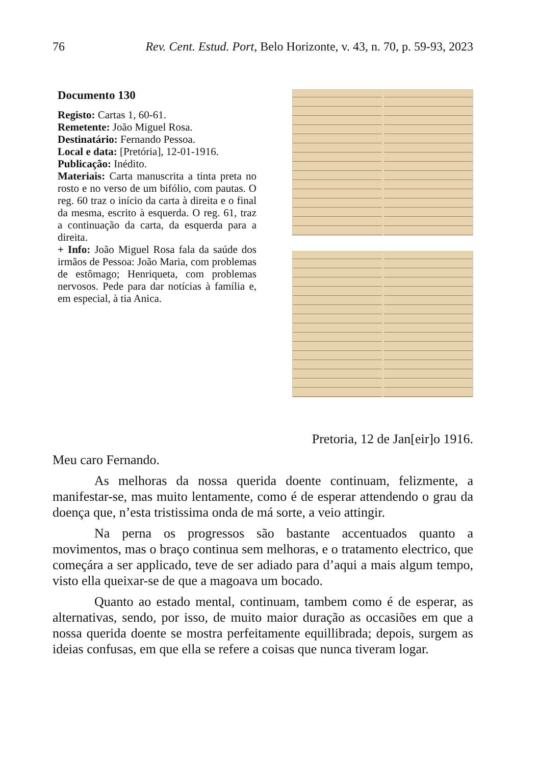76 Rev. Cent. Estud. Port, Belo Horizonte, v. 43, n. 70, p. 59-93, 2023
Documento 130
Registo: Cartas 1, 60-61.
Remetente: João Miguel Rosa.
Destinatário: Fernando Pessoa.
Local e data: [Pretória], 12-01-1916.
Publicação: Inédito.
Materiais: Carta manuscrita a tinta preta no rosto e no verso de um bifólio, com pautas. O reg. 60 traz o início da carta à direita e o final da mesma, escrito à esquerda. O reg. 61, traz a continuação da carta, da esquerda para a direita.
+ Info: João Miguel Rosa fala da saúde dos irmãos de Pessoa: João Maria, com problemas de estômago; Henriqueta, com problemas nervosos. Pede para dar notícias à família e, em especial, à tia Anica.
Pretoria, 12 de Jan[eir]o 1916.
Meu caro Fernando.
As melhoras da nossa querida doente continuam, felizmente, a manifestar-se, mas muito lentamente, como é de esperar attendendo o grau da doença que, n’esta tristissima onda de má sorte, a veio attingir.
Na perna os progressos são bastante accentuados quanto a movimentos, mas o braço continua sem melhoras, e o tratamento electrico, que começára a ser applicado, teve de ser adiado para d’aqui a mais algum tempo, visto ella queixar-se de que a magoava um bocado.
Quanto ao estado mental, continuam, tambem como é de esperar, as alternativas, sendo, por isso, de muito maior duração as occasiões em que a nossa querida doente se mostra perfeitamente equillibrada; depois, surgem as ideias confusas, em que ella se refere a coisas que nunca tiveram logar.